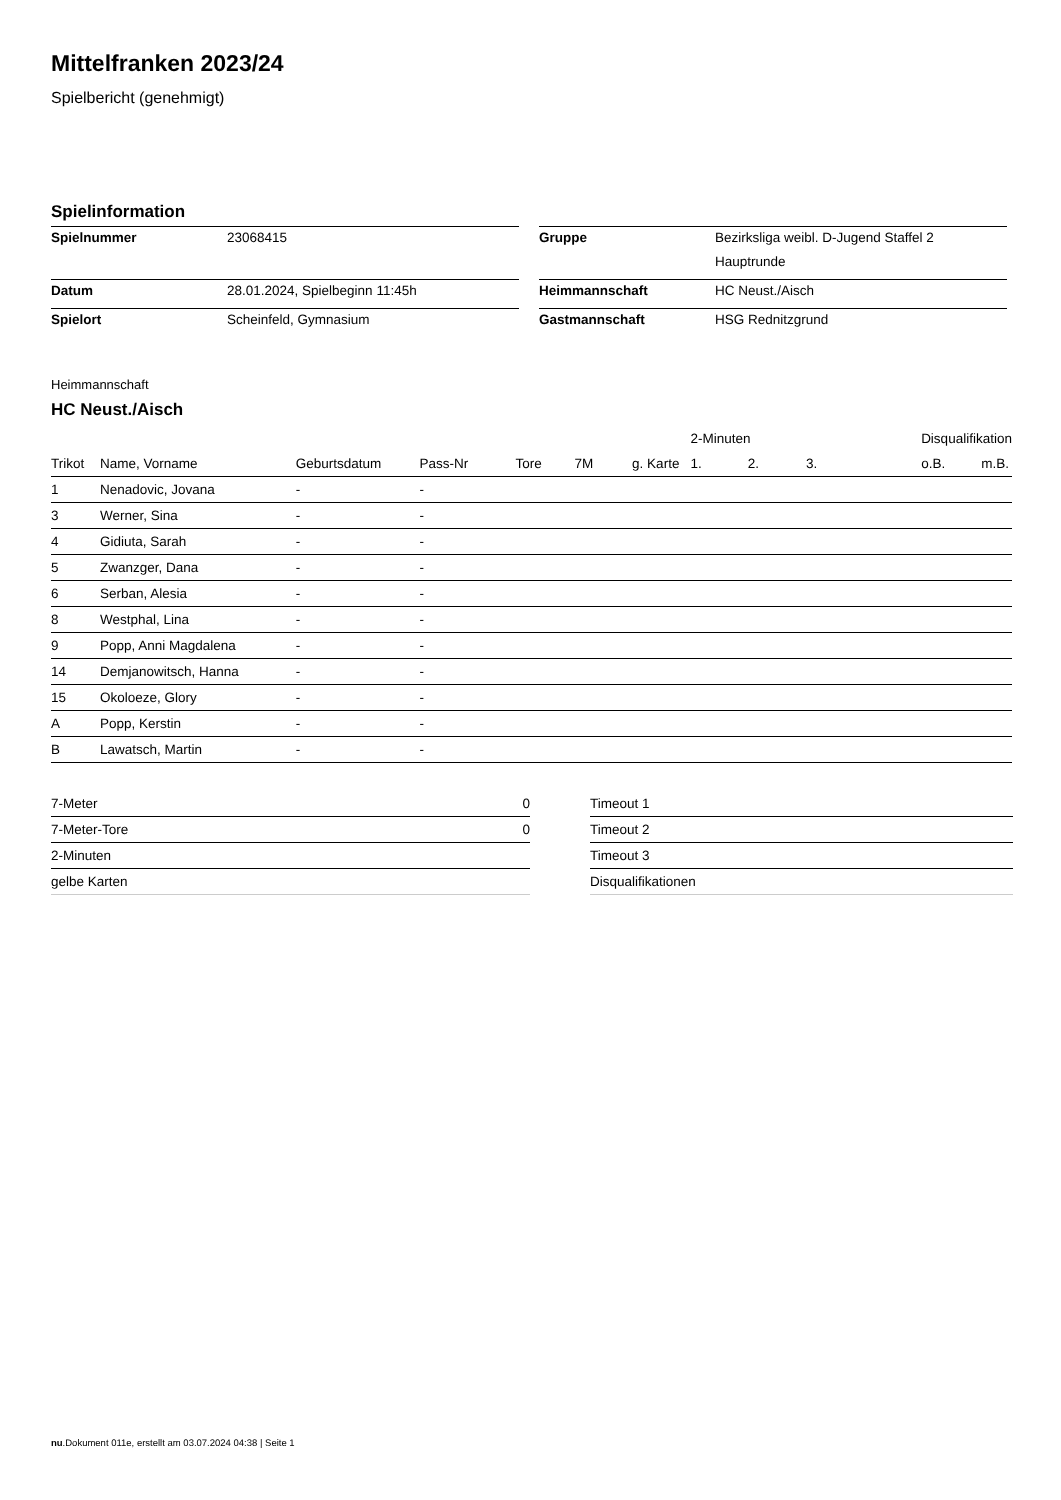Mittelfranken 2023/24
Spielbericht (genehmigt)
Spielinformation
| Spielnummer | 23068415 | | Gruppe | Bezirksliga weibl. D-Jugend Staffel 2 Hauptrunde |
| Datum | 28.01.2024, Spielbeginn 11:45h | | Heimmannschaft | HC Neust./Aisch |
| Spielort | Scheinfeld, Gymnasium | | Gastmannschaft | HSG Rednitzgrund |
Heimmannschaft
HC Neust./Aisch
| | | | | | | | 2-Minuten | | | Disqualifikation | |
| --- | --- | --- | --- | --- | --- | --- | --- | --- | --- | --- | --- |
| Trikot | Name, Vorname | Geburtsdatum | Pass-Nr | Tore | 7M | g. Karte | 1. | 2. | 3. | o.B. | m.B. |
| 1 | Nenadovic, Jovana | - | - | | | | | | | | |
| 3 | Werner, Sina | - | - | | | | | | | | |
| 4 | Gidiuta, Sarah | - | - | | | | | | | | |
| 5 | Zwanzger, Dana | - | - | | | | | | | | |
| 6 | Serban, Alesia | - | - | | | | | | | | |
| 8 | Westphal, Lina | - | - | | | | | | | | |
| 9 | Popp, Anni Magdalena | - | - | | | | | | | | |
| 14 | Demjanowitsch, Hanna | - | - | | | | | | | | |
| 15 | Okoloeze, Glory | - | - | | | | | | | | |
| A | Popp, Kerstin | - | - | | | | | | | | |
| B | Lawatsch, Martin | - | - | | | | | | | | |
| 7-Meter | 0 |
| 7-Meter-Tore | 0 |
| 2-Minuten | |
| gelbe Karten | |
| Timeout 1 |
| Timeout 2 |
| Timeout 3 |
| Disqualifikationen |
nu.Dokument 011e, erstellt am 03.07.2024 04:38 | Seite 1